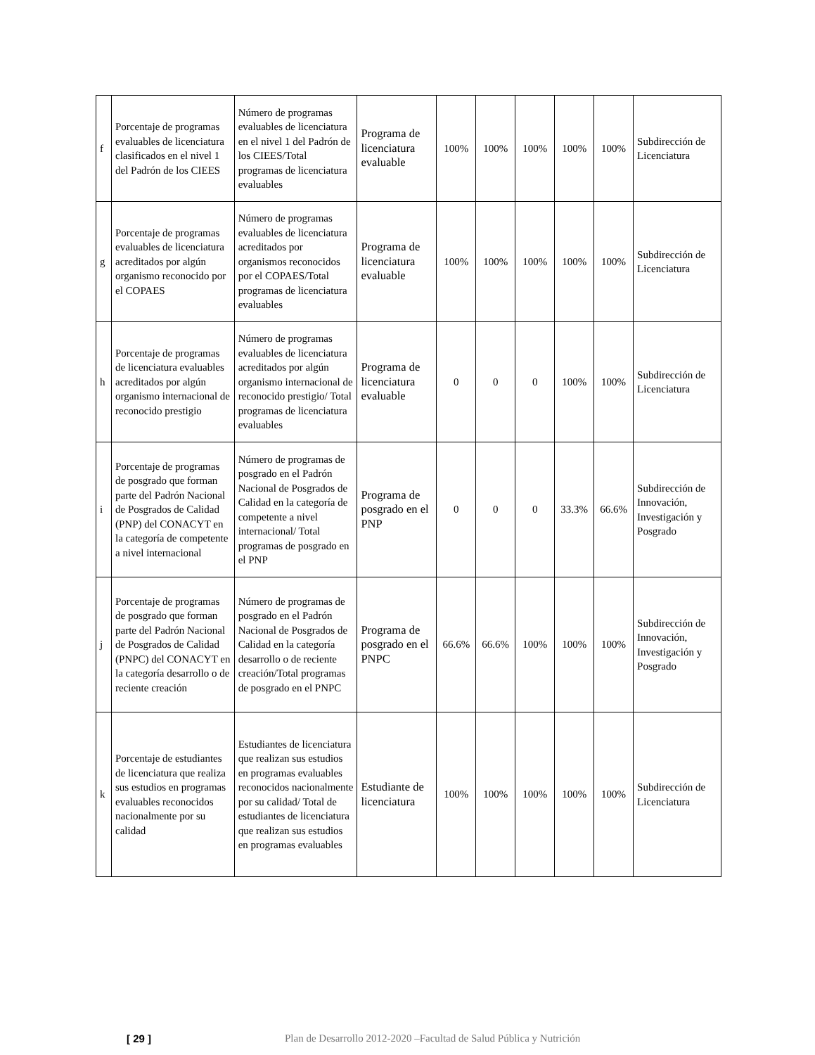| f | Porcentaje de programas evaluables de licenciatura clasificados en el nivel 1 del Padrón de los CIEES | Número de programas evaluables de licenciatura en el nivel 1 del Padrón de los CIEES/Total programas de licenciatura evaluables | Programa de licenciatura evaluable | 100% | 100% | 100% | 100% | 100% | Subdirección de Licenciatura |
| g | Porcentaje de programas evaluables de licenciatura acreditados por algún organismo reconocido por el COPAES | Número de programas evaluables de licenciatura acreditados por organismos reconocidos por el COPAES/Total programas de licenciatura evaluables | Programa de licenciatura evaluable | 100% | 100% | 100% | 100% | 100% | Subdirección de Licenciatura |
| h | Porcentaje de programas de licenciatura evaluables acreditados por algún organismo internacional de reconocido prestigio | Número de programas evaluables de licenciatura acreditados por algún organismo internacional de reconocido prestigio/ Total programas de licenciatura evaluables | Programa de licenciatura evaluable | 0 | 0 | 0 | 100% | 100% | Subdirección de Licenciatura |
| i | Porcentaje de programas de posgrado que forman parte del Padrón Nacional de Posgrados de Calidad (PNP) del CONACYT en la categoría de competente a nivel internacional | Número de programas de posgrado en el Padrón Nacional de Posgrados de Calidad en la categoría de competente a nivel internacional/ Total programas de posgrado en el PNP | Programa de posgrado en el PNP | 0 | 0 | 0 | 33.3% | 66.6% | Subdirección de Innovación, Investigación y Posgrado |
| j | Porcentaje de programas de posgrado que forman parte del Padrón Nacional de Posgrados de Calidad (PNPC) del CONACYT en la categoría desarrollo o de reciente creación | Número de programas de posgrado en el Padrón Nacional de Posgrados de Calidad en la categoría desarrollo o de reciente creación/Total programas de posgrado en el PNPC | Programa de posgrado en el PNPC | 66.6% | 66.6% | 100% | 100% | 100% | Subdirección de Innovación, Investigación y Posgrado |
| k | Porcentaje de estudiantes de licenciatura que realiza sus estudios en programas evaluables reconocidos nacionalmente por su calidad | Estudiantes de licenciatura que realizan sus estudios en programas evaluables reconocidos nacionalmente por su calidad/ Total de estudiantes de licenciatura que realizan sus estudios en programas evaluables | Estudiante de licenciatura | 100% | 100% | 100% | 100% | 100% | Subdirección de Licenciatura |
[ 29 ] Plan de Desarrollo 2012-2020 –Facultad de Salud Pública y Nutrición